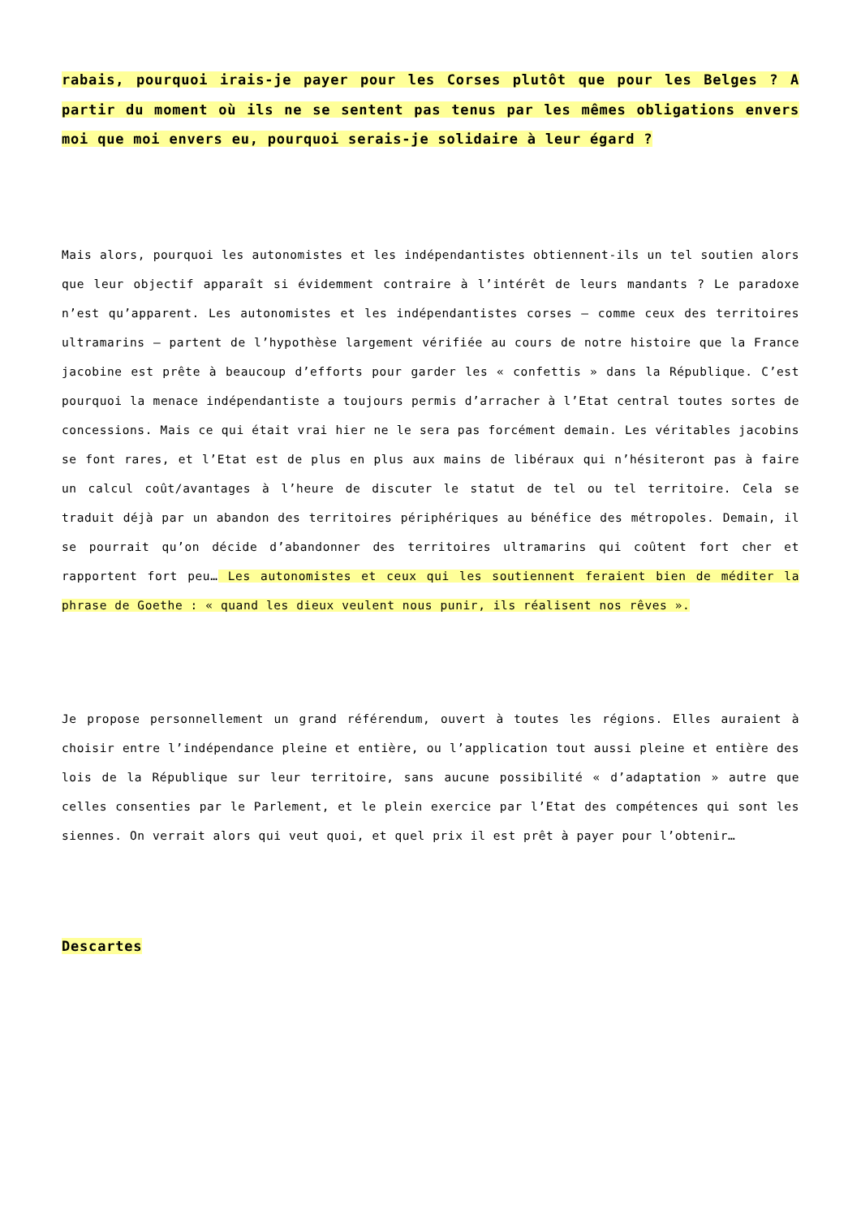rabais, pourquoi irais-je payer pour les Corses plutôt que pour les Belges ? A partir du moment où ils ne se sentent pas tenus par les mêmes obligations envers moi que moi envers eu, pourquoi serais-je solidaire à leur égard ?
Mais alors, pourquoi les autonomistes et les indépendantistes obtiennent-ils un tel soutien alors que leur objectif apparaît si évidemment contraire à l’intérêt de leurs mandants ? Le paradoxe n’est qu’apparent. Les autonomistes et les indépendantistes corses – comme ceux des territoires ultramarins – partent de l’hypothèse largement vérifiée au cours de notre histoire que la France jacobine est prête à beaucoup d’efforts pour garder les « confettis » dans la République. C’est pourquoi la menace indépendantiste a toujours permis d’arracher à l’Etat central toutes sortes de concessions. Mais ce qui était vrai hier ne le sera pas forcément demain. Les véritables jacobins se font rares, et l’Etat est de plus en plus aux mains de libéraux qui n’hésiteront pas à faire un calcul coût/avantages à l’heure de discuter le statut de tel ou tel territoire. Cela se traduit déjà par un abandon des territoires périphériques au bénéfice des métropoles. Demain, il se pourrait qu’on décide d’abandonner des territoires ultramarins qui coûtent fort cher et rapportent fort peu… Les autonomistes et ceux qui les soutiennent feraient bien de méditer la phrase de Goethe : « quand les dieux veulent nous punir, ils réalisent nos rêves ».
Je propose personnellement un grand référendum, ouvert à toutes les régions. Elles auraient à choisir entre l’indépendance pleine et entière, ou l’application tout aussi pleine et entière des lois de la République sur leur territoire, sans aucune possibilité « d’adaptation » autre que celles consenties par le Parlement, et le plein exercice par l’Etat des compétences qui sont les siennes. On verrait alors qui veut quoi, et quel prix il est prêt à payer pour l’obtenir…
Descartes